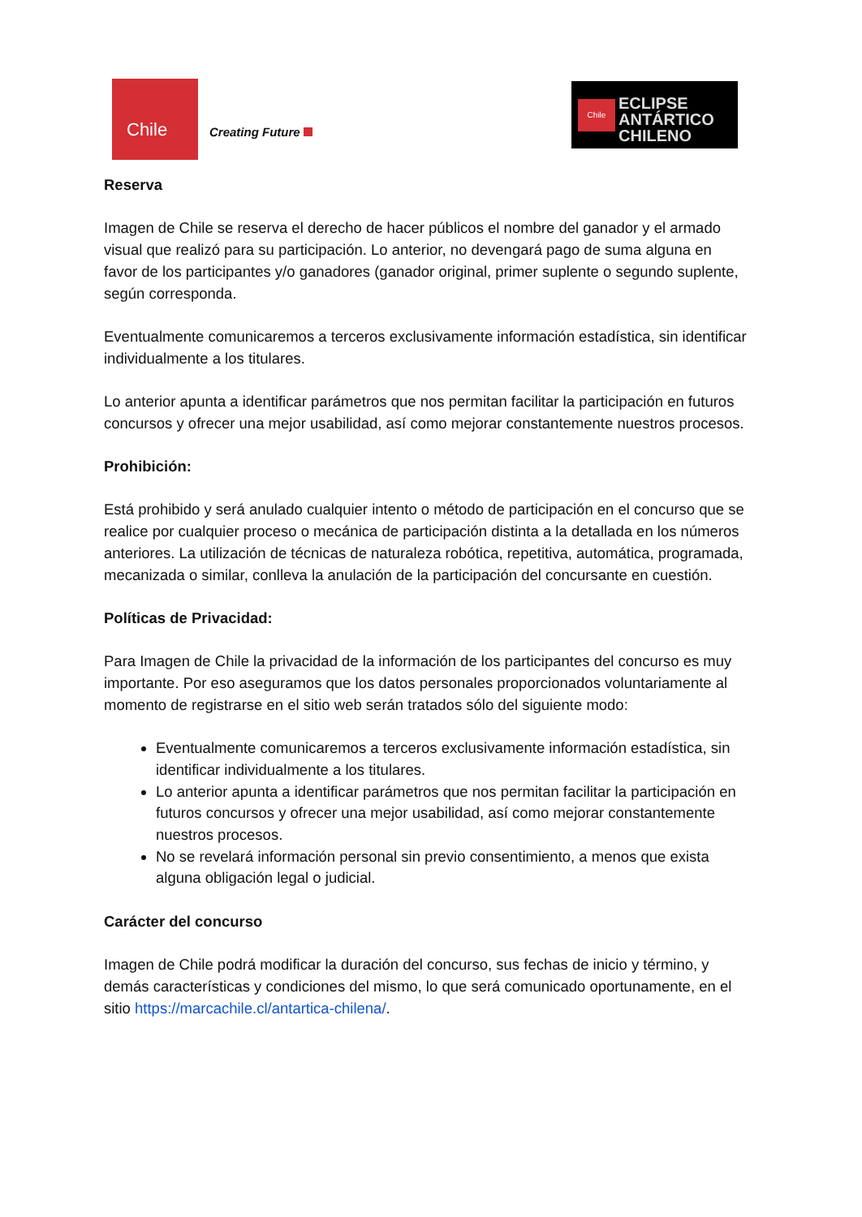Chile
Creating Future
Chile
ECLIPSE
ANTÁRTICO
CHILENO
Reserva
Imagen de Chile se reserva el derecho de hacer públicos el nombre del ganador y el armado visual que realizó para su participación. Lo anterior, no devengará pago de suma alguna en favor de los participantes y/o ganadores (ganador original, primer suplente o segundo suplente, según corresponda.
Eventualmente comunicaremos a terceros exclusivamente información estadística, sin identificar individualmente a los titulares.
Lo anterior apunta a identificar parámetros que nos permitan facilitar la participación en futuros concursos y ofrecer una mejor usabilidad, así como mejorar constantemente nuestros procesos.
Prohibición:
Está prohibido y será anulado cualquier intento o método de participación en el concurso que se realice por cualquier proceso o mecánica de participación distinta a la detallada en los números anteriores. La utilización de técnicas de naturaleza robótica, repetitiva, automática, programada, mecanizada o similar, conlleva la anulación de la participación del concursante en cuestión.
Políticas de Privacidad:
Para Imagen de Chile la privacidad de la información de los participantes del concurso es muy importante. Por eso aseguramos que los datos personales proporcionados voluntariamente al momento de registrarse en el sitio web serán tratados sólo del siguiente modo:
Eventualmente comunicaremos a terceros exclusivamente información estadística, sin identificar individualmente a los titulares.
Lo anterior apunta a identificar parámetros que nos permitan facilitar la participación en futuros concursos y ofrecer una mejor usabilidad, así como mejorar constantemente nuestros procesos.
No se revelará información personal sin previo consentimiento, a menos que exista alguna obligación legal o judicial.
Carácter del concurso
Imagen de Chile podrá modificar la duración del concurso, sus fechas de inicio y término, y demás características y condiciones del mismo, lo que será comunicado oportunamente, en el sitio https://marcachile.cl/antartica-chilena/.